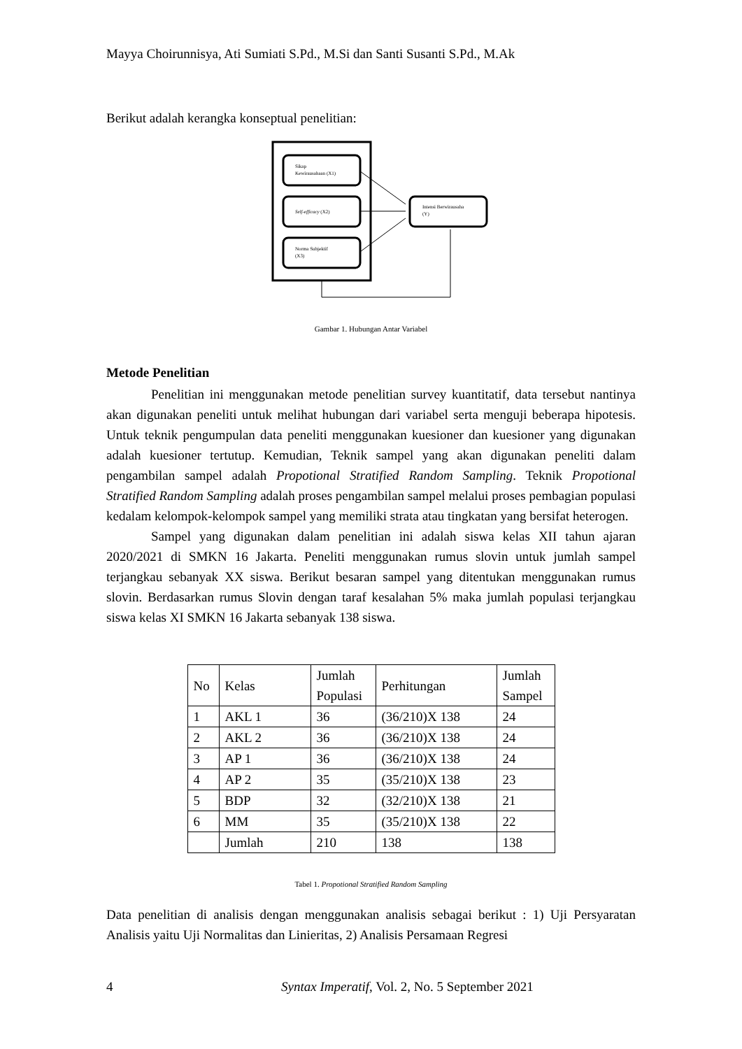Mayya Choirunnisya, Ati Sumiati S.Pd., M.Si dan Santi Susanti S.Pd., M.Ak
Berikut adalah kerangka konseptual penelitian:
Sikap
Kewirausahaan (X1)
Self-efficacy (X2)
Norma Subjektif
(X3)
Intensi Berwirausaha
(Y)
Gambar 1. Hubungan Antar Variabel
Metode Penelitian
Penelitian ini menggunakan metode penelitian survey kuantitatif, data tersebut nantinya akan digunakan peneliti untuk melihat hubungan dari variabel serta menguji beberapa hipotesis. Untuk teknik pengumpulan data peneliti menggunakan kuesioner dan kuesioner yang digunakan adalah kuesioner tertutup. Kemudian, Teknik sampel yang akan digunakan peneliti dalam pengambilan sampel adalah Propotional Stratified Random Sampling. Teknik Propotional Stratified Random Sampling adalah proses pengambilan sampel melalui proses pembagian populasi kedalam kelompok-kelompok sampel yang memiliki strata atau tingkatan yang bersifat heterogen.
Sampel yang digunakan dalam penelitian ini adalah siswa kelas XII tahun ajaran 2020/2021 di SMKN 16 Jakarta. Peneliti menggunakan rumus slovin untuk jumlah sampel terjangkau sebanyak XX siswa. Berikut besaran sampel yang ditentukan menggunakan rumus slovin. Berdasarkan rumus Slovin dengan taraf kesalahan 5% maka jumlah populasi terjangkau siswa kelas XI SMKN 16 Jakarta sebanyak 138 siswa.
| No | Kelas | Jumlah Populasi | Perhitungan | Jumlah Sampel |
| 1 | AKL 1 | 36 | (36/210)X 138 | 24 |
| 2 | AKL 2 | 36 | (36/210)X 138 | 24 |
| 3 | AP 1 | 36 | (36/210)X 138 | 24 |
| 4 | AP 2 | 35 | (35/210)X 138 | 23 |
| 5 | BDP | 32 | (32/210)X 138 | 21 |
| 6 | MM | 35 | (35/210)X 138 | 22 |
| | Jumlah | 210 | 138 | 138 |
Tabel 1. Propotional Stratified Random Sampling
Data penelitian di analisis dengan menggunakan analisis sebagai berikut : 1) Uji Persyaratan Analisis yaitu Uji Normalitas dan Linieritas, 2) Analisis Persamaan Regresi
4 Syntax Imperatif, Vol. 2, No. 5 September 2021